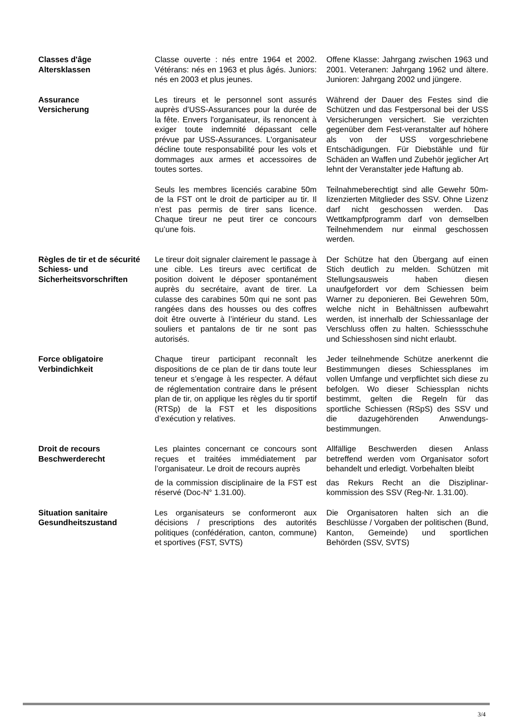Classes d'âge
Altersklassen
Classe ouverte : nés entre 1964 et 2002. Vétérans: nés en 1963 et plus âgés. Juniors: nés en 2003 et plus jeunes.
Offene Klasse: Jahrgang zwischen 1963 und 2001. Veteranen: Jahrgang 1962 und ältere. Junioren: Jahrgang 2002 und jüngere.
Assurance
Versicherung
Les tireurs et le personnel sont assurés auprès d’USS-Assurances pour la durée de la fête. Envers l'organisateur, ils renoncent à exiger toute indemnité dépassant celle prévue par USS-Assurances. L'organisateur décline toute responsabilité pour les vols et dommages aux armes et accessoires de toutes sortes.
Während der Dauer des Festes sind die Schützen und das Festpersonal bei der USS Versicherungen versichert. Sie verzichten gegenüber dem Fest-veranstalter auf höhere als von der USS vorgeschriebene Entschädigungen. Für Diebstähle und für Schäden an Waffen und Zubehör jeglicher Art lehnt der Veranstalter jede Haftung ab.
Seuls les membres licenciés carabine 50m de la FST ont le droit de participer au tir. Il n’est pas permis de tirer sans licence. Chaque tireur ne peut tirer ce concours qu’une fois.
Teilnahmeberechtigt sind alle Gewehr 50m- lizenzierten Mitglieder des SSV. Ohne Lizenz darf nicht geschossen werden. Das Wettkampfprogramm darf von demselben Teilnehmendem nur einmal geschossen werden.
Règles de tir et de sécurité Schiess- und Sicherheitsvorschriften
Le tireur doit signaler clairement le passage à une cible. Les tireurs avec certificat de position doivent le déposer spontanément auprès du secrétaire, avant de tirer. La culasse des carabines 50m qui ne sont pas rangées dans des housses ou des coffres doit être ouverte à l’intérieur du stand. Les souliers et pantalons de tir ne sont pas autorisés.
Der Schütze hat den Übergang auf einen Stich deutlich zu melden. Schützen mit Stellungsausweis haben diesen unaufgefordert vor dem Schiessen beim Warner zu deponieren. Bei Gewehren 50m, welche nicht in Behältnissen aufbewahrt werden, ist innerhalb der Schiessanlage der Verschluss offen zu halten. Schiessschuhe und Schiesshosen sind nicht erlaubt.
Force obligatoire
Verbindichkeit
Chaque tireur participant reconnaît les dispositions de ce plan de tir dans toute leur teneur et s’engage à les respecter. A défaut de réglementation contraire dans le présent plan de tir, on applique les règles du tir sportif (RTSp) de la FST et les dispositions d’exécution y relatives.
Jeder teilnehmende Schütze anerkennt die Bestimmungen dieses Schiessplanes im vollen Umfange und verpflichtet sich diese zu befolgen. Wo dieser Schiessplan nichts bestimmt, gelten die Regeln für das sportliche Schiessen (RSpS) des SSV und die dazugehörenden Anwendungs-bestimmungen.
Droit de recours
Beschwerderecht
Les plaintes concernant ce concours sont reçues et traitées immédiatement par l’organisateur. Le droit de recours auprès
de la commission disciplinaire de la FST est réservé (Doc-N° 1.31.00).
Allfällige Beschwerden diesen Anlass betreffend werden vom Organisator sofort behandelt und erledigt. Vorbehalten bleibt
das Rekurs Recht an die Disziplinar-kommission des SSV (Reg-Nr. 1.31.00).
Situation sanitaire
Gesundheitszustand
Les organisateurs se conformeront aux décisions / prescriptions des autorités politiques (confédération, canton, commune) et sportives (FST, SVTS)
Die Organisatoren halten sich an die Beschlüsse / Vorgaben der politischen (Bund, Kanton, Gemeinde) und sportlichen Behörden (SSV, SVTS)
3/4